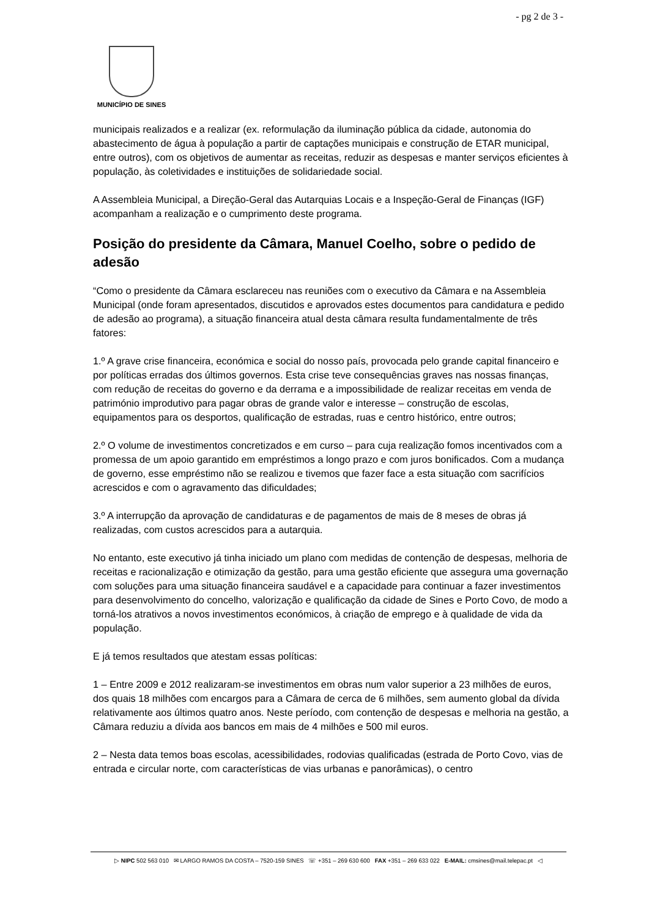- pg 2 de 3 -
MUNICÍPIO DE SINES
municipais realizados e a realizar (ex. reformulação da iluminação pública da cidade, autonomia do abastecimento de água à população a partir de captações municipais e construção de ETAR municipal, entre outros), com os objetivos de aumentar as receitas, reduzir as despesas e manter serviços eficientes à população, às coletividades e instituições de solidariedade social.
A Assembleia Municipal, a Direção-Geral das Autarquias Locais e a Inspeção-Geral de Finanças (IGF) acompanham a realização e o cumprimento deste programa.
Posição do presidente da Câmara, Manuel Coelho, sobre o pedido de adesão
“Como o presidente da Câmara esclareceu nas reuniões com o executivo da Câmara e na Assembleia Municipal (onde foram apresentados, discutidos e aprovados estes documentos para candidatura e pedido de adesão ao programa), a situação financeira atual desta câmara resulta fundamentalmente de três fatores:
1.º A grave crise financeira, económica e social do nosso país, provocada pelo grande capital financeiro e por políticas erradas dos últimos governos. Esta crise teve consequências graves nas nossas finanças, com redução de receitas do governo e da derrama e a impossibilidade de realizar receitas em venda de património improdutivo para pagar obras de grande valor e interesse – construção de escolas, equipamentos para os desportos, qualificação de estradas, ruas e centro histórico, entre outros;
2.º O volume de investimentos concretizados e em curso – para cuja realização fomos incentivados com a promessa de um apoio garantido em empréstimos a longo prazo e com juros bonificados. Com a mudança de governo, esse empréstimo não se realizou e tivemos que fazer face a esta situação com sacrifícios acrescidos e com o agravamento das dificuldades;
3.º A interrupção da aprovação de candidaturas e de pagamentos de mais de 8 meses de obras já realizadas, com custos acrescidos para a autarquia.
No entanto, este executivo já tinha iniciado um plano com medidas de contenção de despesas, melhoria de receitas e racionalização e otimização da gestão, para uma gestão eficiente que assegura uma governação com soluções para uma situação financeira saudável e a capacidade para continuar a fazer investimentos para desenvolvimento do concelho, valorização e qualificação da cidade de Sines e Porto Covo, de modo a torná-los atrativos a novos investimentos económicos, à criação de emprego e à qualidade de vida da população.
E já temos resultados que atestam essas políticas:
1 – Entre 2009 e 2012 realizaram-se investimentos em obras num valor superior a 23 milhões de euros, dos quais 18 milhões com encargos para a Câmara de cerca de 6 milhões, sem aumento global da dívida relativamente aos últimos quatro anos. Neste período, com contenção de despesas e melhoria na gestão, a Câmara reduziu a dívida aos bancos em mais de 4 milhões e 500 mil euros.
2 – Nesta data temos boas escolas, acessibilidades, rodovias qualificadas (estrada de Porto Covo, vias de entrada e circular norte, com características de vias urbanas e panorâmicas), o centro
▷ NIPC 502 563 010 ✉ LARGO RAMOS DA COSTA – 7520-159 SINES ☏ +351 – 269 630 600 FAX +351 – 269 633 022 E-MAIL: cmsines@mail.telepac.pt ◁